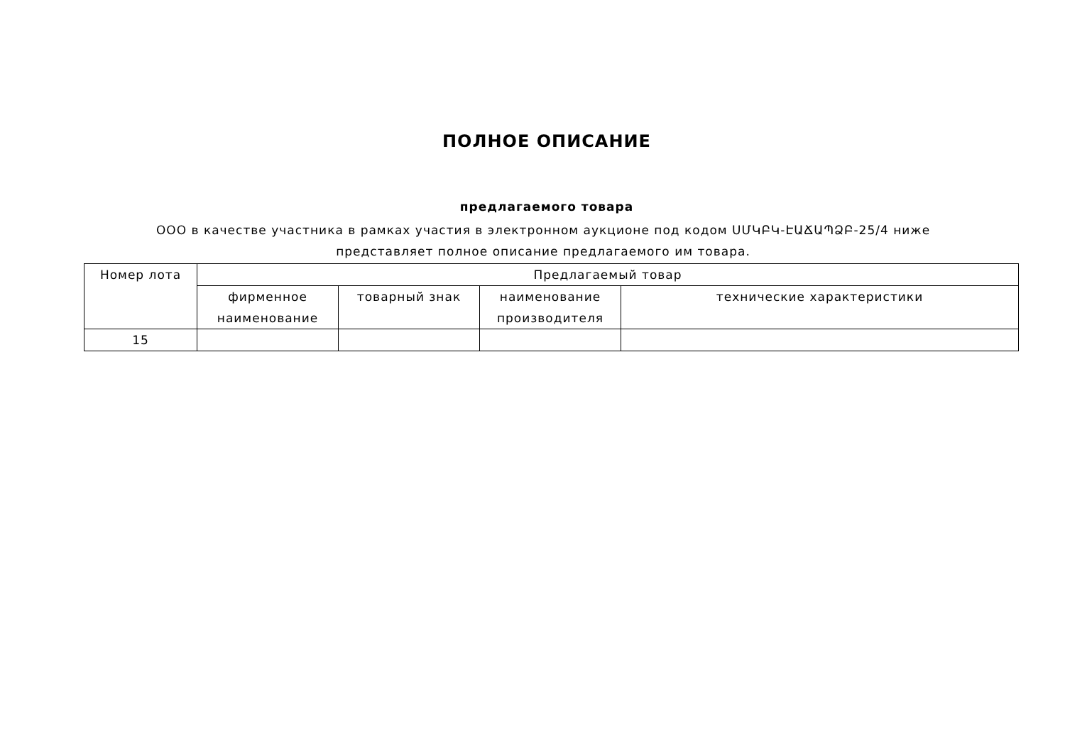ПОЛНОЕ ОПИСАНИЕ
предлагаемого товара
ООО в качестве участника в рамках участия в электронном аукционе под кодом ՍՄԿԲԿ-ԷԱՃԱՊՁԲ-25/4 ниже представляет полное описание предлагаемого им товара.
| Номер лота | Предлагаемый товар | | | |
| --- | --- | --- | --- | --- |
| | фирменное наименование | товарный знак | наименование производителя | технические характеристики |
| 15 | | | | |